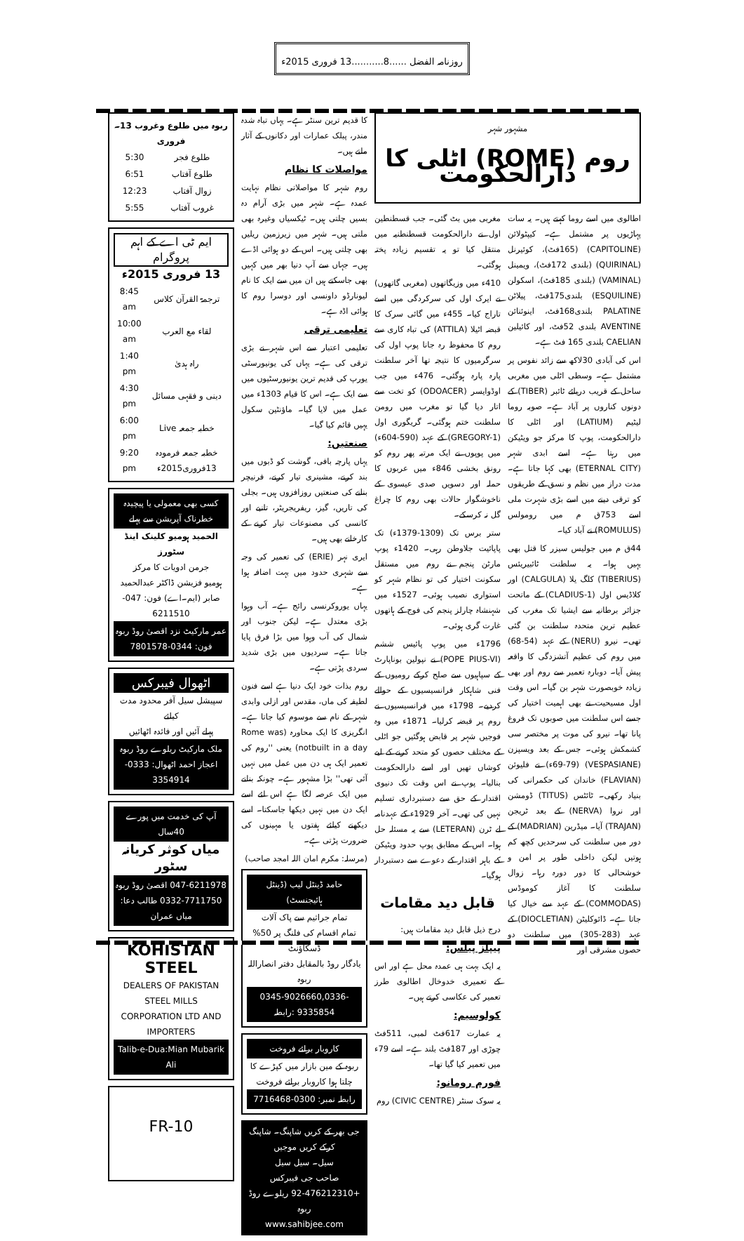روزنامہ الفضل ......8...........13 فروری 2015ء
مشہور شہر
روم (ROME) اٹلی کا دارالحکومت
اطالوی میں اسے روما کہتے ہیں۔ یہ سات پہاڑیوں پر مشتمل ہے۔ کیپٹولائن (CAPITOLINE) (165فٹ)، کوئیرنل (QUIRINAL) (بلندی 172فٹ)، ویمینل (VAMINAL) (بلندی 185فٹ)، اسکولن (ESQUILINE) بلندی175فٹ، پیلاٹن PALATINE بلندی168فٹ، اینوئنائن AVENTINE بلندی 52فٹ، اور کائیلین CAELIAN بلندی 165 فٹ ہے۔
اس کی آبادی 30لاکھ سے زائد نفوس پر مشتمل ہے۔ وسطی اٹلی میں مغربی ساحل کے قریب دریائے ٹائبر (TIBER) کے دونوں کناروں پر آباد ہے۔ صوبہ روما لیٹیم (LATIUM) اور اٹلی کا دارالحکومت، پوپ کا مرکز جو ویٹیکن میں رہتا ہے۔ اسے ابدی شہر (ETERNAL CITY) بھی کہا جاتا ہے۔ مدت دراز میں نظم و نسق کے طریقوں کو ترقی دینے میں اسے بڑی شہرت ملی اسے 753ق م میں رومولس (ROMULUS) نے آباد کیا۔
44ق م میں جولیس سیزر کا قتل بھی یہیں ہوا۔ یہ سلطنت ٹائبیریئس (TIBERIUS) کلگ یلا (CALGULA) اور کلاڈیس اول (CLADIUS-1) کے ماتحت جزائر برطانیہ سے ایشیا تک مغرب کی عظیم ترین متحدہ سلطنت بن گئی تھی۔ نیرو (NERU) کے عہد (54-68) میں روم کی عظیم آتشزدگی کا واقعہ پیش آیا۔ دوبارہ تعمیر سے روم اور بھی زیادہ خوبصورت شہر بن گیا۔ اس وقت اول مسیحیت نے بھی اہمیت اختیار کی جسے اس سلطنت میں صوبوں تک فروغ پانا تھا۔ نیرو کی موت پر مختصر سی کشمکش ہوئی۔ جس کے بعد ویسپزن (VESPASIANE) (69-79ء) نے فلیوئن (FLAVIAN) خاندان کی حکمرانی کی بنیاد رکھی۔ ٹائٹس (TITUS) ڈومشن اور نروا (NERVA) کے بعد ٹریجن (TRAJAN) آیا۔ میڈرین (MADRIAN) کے دور میں سلطنت کی سرحدیں کچھ کم ہوتیں لیکن داخلی طور پر امن و خوشحالی کا دور دورہ رہا۔ زوال سلطنت کا آغاز کوموڈس (COMMODAS) کے عہد سے خیال کیا جاتا ہے۔ ڈائوکلیٹن (DIOCLETIAN) کے عہد (283-305) میں سلطنت دو حصوں مشرقی اور
مغربی میں بٹ گئی۔ جب قسطنطین اول نے دارالحکومت قسطنطنیہ میں منتقل کیا تو یہ تقسیم زیادہ پختہ ہوگئی۔
410ء میں وزیگاتھوں (مغربی گاتھوں) نے ایرک اول کی سرکردگی میں اسے تاراج کیا۔ 455ء میں گائی سرک کا قبضہ اٹیلا (ATTILA) کی تباہ کاری سے روم کا محفوظ رہ جانا پوپ اول کی سرگرمیوں کا نتیجہ تھا آخر سلطنت پارہ پارہ ہوگئی۔ 476ء میں جب اوڈوایسر (ODOACER) کو تخت سے اتار دیا گیا تو مغرب میں رومن سلطنت ختم ہوگئی۔ گریگوری اول (GREGORY-1) کے عہد (590-604ء) میں پوپوں نے ایک مرتبہ پھر روم کو رونق بخشی 846ء میں عربوں کا حملہ اور دسویں صدی عیسوی کے ناخوشگوار حالات بھی روم کا چراغ گل نہ کرسکے۔
ستر برس تک (1309-1379ء) تک پاپائیت جلاوطن رہی۔ 1420ء پوپ مارٹن پنجم نے روم میں مستقل سکونت اختیار کی تو نظام شہر کو استواری نصیب ہوئی۔ 1527ء میں شہنشاہ چارلز پنجم کی فوج کے ہاتھوں غارت گری ہوئی۔
1796ء میں پوپ پائیس ششم (POPE PIUS-VI) نے نپولین بوناپارٹ کے سپاہیوں سے صلح کرکے رومیوں کے فنی شاہکار فرانسیسیوں کے حوالے کردیے۔ 1798ء میں فرانسیسیوں نے روم پر قبضہ کرلیا۔ 1871ء میں وہ فوجیں شہر پر قابض ہوگئیں جو اٹلی کے مختلف حصوں کو متحد کرنے کے لیے کوشاں تھیں اور اسے دارالحکومت بنالیا۔ پوپ نے اس وقت تک دنیوی اقتدار کے حق سے دستبرداری تسلیم نہیں کی تھی۔ آخر 1929ء کے عہدنامہ لے ٹرن (LETERAN) سے یہ مسئلہ حل ہوا۔ اس کے مطابق پوپ حدود ویٹیکن کے باہر اقتدار کے دعوے سے دستبردار ہوگیا۔
قابل دید مقامات
درج ذیل قابل دید مقامات ہیں:
پیپلز پیلس:
یہ ایک بہت ہی عمدہ محل ہے اور اس کے تعمیری خدوخال اطالوی طرز تعمیر کی عکاسی کرتے ہیں۔
کولوسیم:
یہ عمارت 617فٹ لمبی، 511فٹ چوڑی اور 187فٹ بلند ہے۔ اسے 79ء میں تعمیر کیا گیا تھا۔
فورم رومانو:
یہ سوک سنٹر (CIVIC CENTRE) روم
کا قدیم ترین سنٹر ہے۔ یہاں تباہ شدہ مندر، پبلک عمارات اور دکانوں کے آثار ملتے ہیں۔
مواصلات کا نظام
روم شہر کا مواصلاتی نظام نہایت عمدہ ہے۔ شہر میں بڑی آرام دہ بسیں چلتی ہیں۔ ٹیکسیاں وغیرہ بھی ملتی ہیں۔ شہر میں زیرزمین ریلیں بھی چلتی ہیں۔ اس کے دو ہوائی اڈے ہیں۔ جہاں سے آپ دنیا بھر میں کہیں بھی جاسکتے ہیں ان میں سے ایک کا نام لیونارڈو داونسی اور دوسرا روم کا ہوائی اڈہ ہے۔
تعلیمی ترقی
تعلیمی اعتبار سے اس شہر نے بڑی ترقی کی ہے۔ یہاں کی یونیورسٹی یورپ کی قدیم ترین یونیورسٹیوں میں سے ایک ہے۔ اس کا قیام 1303ء میں عمل میں لایا گیا۔ ماؤنٹین سکول یہیں قائم کیا گیا۔
صنعتیں:
یہاں پارچہ بافی، گوشت کو ڈبوں میں بند کرنے، مشینری تیار کرنے، فرنیچر بنانے کی صنعتیں روزافزوں ہیں۔ بجلی کی تاریں، گیز، ریفریجریٹر، تانبے اور کانسی کی مصنوعات تیار کرنے کے کارخانے بھی ہیں۔
ایری نہر (ERIE) کی تعمیر کی وجہ سے شہری حدود میں بہت اضافہ ہوا ہے۔
یہاں یوروکرنسی رائج ہے۔ آب وہوا بڑی معتدل ہے۔ لیکن جنوب اور شمال کی آب وہوا میں بڑا فرق پایا جاتا ہے۔ سردیوں میں بڑی شدید سردی پڑتی ہے۔
روم بذات خود ایک دنیا ہے اسے فنون لطیفہ کی ماں، مقدس اور ازلی وابدی شہر کے نام سے موسوم کیا جاتا ہے۔ انگریزی کا ایک محاورہ (Rome was notbuilt in a day) یعنی ''روم کی تعمیر ایک ہی دن میں عمل میں نہیں آئی تھی'' بڑا مشہور ہے۔ چونکہ بنانے میں ایک عرصہ لگا ہے اس لئے اسے ایک دن میں نہیں دیکھا جاسکتا۔ اسے دیکھنے کیلئے ہفتوں یا مہینوں کی ضرورت پڑتی ہے۔
(مرسلہ: مکرم امان اللہ امجد صاحب)
حامد ڈینٹل لیب (ڈینٹل ہائیجنسٹ)
تمام جراثیم سے پاک آلات
تمام اقسام کی فلنگ پر 50% ڈسکاؤنٹ
یادگار روڈ بالمقابل دفتر انصاراللہ ربوہ
0345-9026660,0336-9335854 :رابطہ
کاروبار برائے فروخت
ربوہ کے مین بازار میں کپڑے کا چلتا ہوا کاروبار برائے فروخت
رابطہ نمبر: 0300-7716468
جی بھر کے کریں شاپنگ۔ شاپنگ کرکے کریں موجیں
سیل۔ سیل سیل
صاحب جی فیبرکس
+92-476212310 ریلوے روڈ ربوہ
www.sahibjee.com
ربوہ میں طلوع وغروب 13۔فروری
| طلوع فجر | 5:30 |
| طلوع آفتاب | 6:51 |
| زوال آفتاب | 12:23 |
| غروب آفتاب | 5:55 |
ایم ٹی اے کے اہم پروگرام
13 فروری 2015ء
| ترجمۃ القرآن کلاس | 8:45 am |
| لقاء مع العرب | 10:00 am |
| راہ ہدیٰ | 1:40 pm |
| دینی و فقہی مسائل | 4:30 pm |
| خطبہ جمعہ Live | 6:00 pm |
| خطبہ جمعہ فرمودہ 13فروری2015ء | 9:20 pm |
کسی بھی معمولی یا پیچیدہ خطرناک آپریشن سے پہلے
الحمید ہومیو کلینک اینڈ سٹورز
جرمن ادویات کا مرکز
ہومیو فزیشن ڈاکٹر عبدالحمید صابر (ایم۔اے) فون: 047-6211510
عمر مارکیٹ نزد اقصیٰ روڈ ربوہ فون: 0344-7801578
اٹھوال فیبرکس
سپیشل سیل آفر محدود مدت کیلئے
پہلے آئیں اور فائدہ اٹھائیں
ملک مارکیٹ ریلوے روڈ ربوہ اعجاز احمد اٹھوال: 0333-3354914
آپ کی خدمت میں پورے 40سال
میاں کوثر کریانہ سٹور
047-6211978 اقصیٰ روڈ ربوہ
0332-7711750 طالب دعا: میاں عمران
KOHISTAN STEEL
DEALERS OF PAKISTAN STEEL MILLS CORPORATION LTD AND IMPORTERS
Talib-e-Dua:Mian Mubarik Ali
FR-10